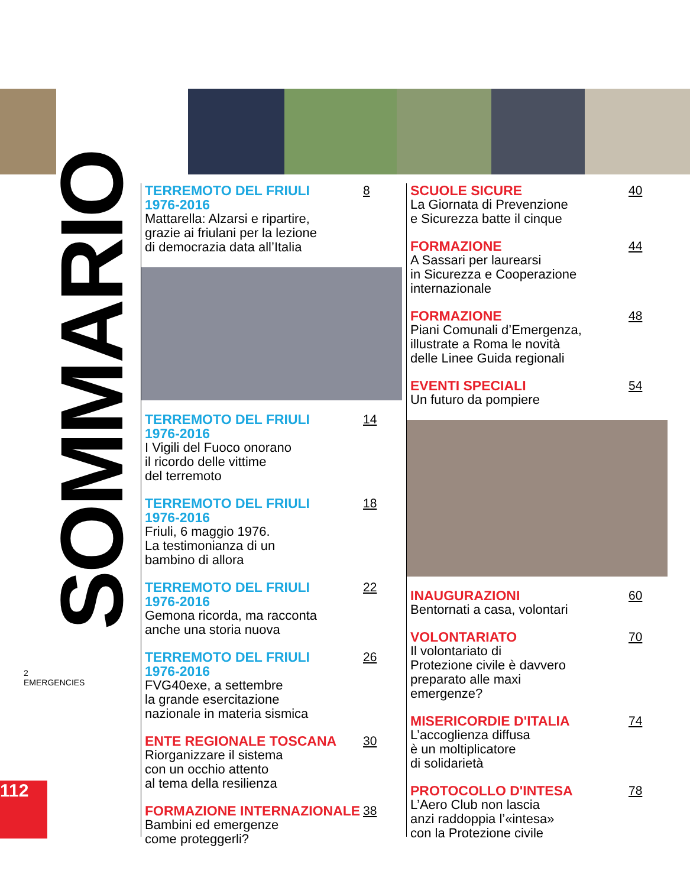SOMMARIO
TERREMOTO DEL FRIULI
1976-2016
Mattarella: Alzarsi e ripartire,
grazie ai friulani per la lezione
di democrazia data all’Italia
8
TERREMOTO DEL FRIULI
1976-2016
I Vigili del Fuoco onorano
il ricordo delle vittime
del terremoto
14
TERREMOTO DEL FRIULI
1976-2016
Friuli, 6 maggio 1976.
La testimonianza di un
bambino di allora
18
TERREMOTO DEL FRIULI
1976-2016
Gemona ricorda, ma racconta
anche una storia nuova
22
TERREMOTO DEL FRIULI
1976-2016
FVG40exe, a settembre
la grande esercitazione
nazionale in materia sismica
26
ENTE REGIONALE TOSCANA
Riorganizzare il sistema
con un occhio attento
al tema della resilienza
30
FORMAZIONE INTERNAZIONALE
Bambini ed emergenze
come proteggerli?
38
SCUOLE SICURE
La Giornata di Prevenzione
e Sicurezza batte il cinque
40
FORMAZIONE
A Sassari per laurearsi
in Sicurezza e Cooperazione
internazionale
44
FORMAZIONE
Piani Comunali d’Emergenza,
illustrate a Roma le novità
delle Linee Guida regionali
48
EVENTI SPECIALI
Un futuro da pompiere
54
INAUGURAZIONI
Bentornati a casa, volontari
60
VOLONTARIATO
Il volontariato di
Protezione civile è davvero
preparato alle maxi
emergenze?
70
MISERICORDIE D'ITALIA
L’accoglienza diffusa
è un moltiplicatore
di solidarietà
74
PROTOCOLLO D'INTESA
L’Aero Club non lascia
anzi raddoppia l’«intesa»
con la Protezione civile
78
2
EMERGENCIES
112